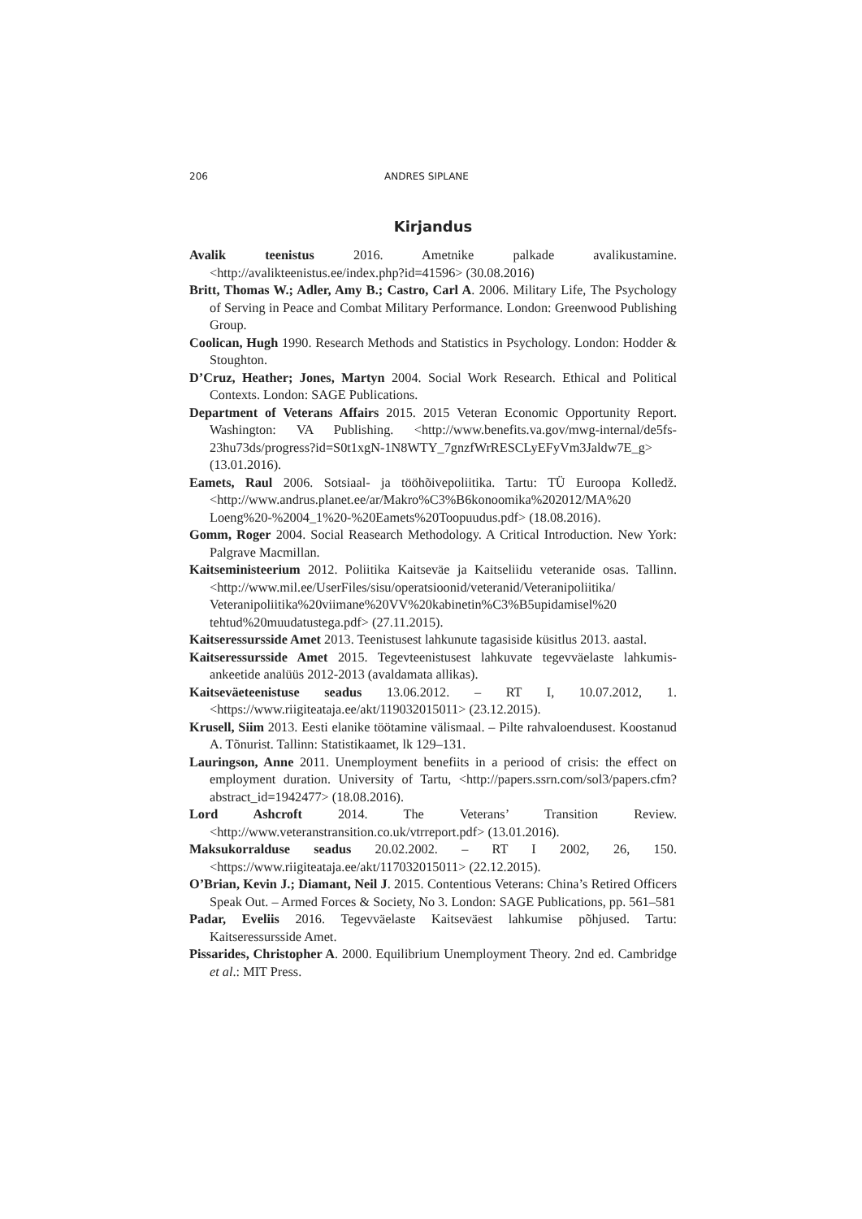206 ANDRES SIPLANE
Kirjandus
Avalik teenistus 2016. Ametnike palkade avalikustamine. <http://avalikteenistus.ee/index.php?id=41596> (30.08.2016)
Britt, Thomas W.; Adler, Amy B.; Castro, Carl A. 2006. Military Life, The Psychology of Serving in Peace and Combat Military Performance. London: Greenwood Publishing Group.
Coolican, Hugh 1990. Research Methods and Statistics in Psychology. London: Hodder & Stoughton.
D’Cruz, Heather; Jones, Martyn 2004. Social Work Research. Ethical and Political Contexts. London: SAGE Publications.
Department of Veterans Affairs 2015. 2015 Veteran Economic Opportunity Report. Washington: VA Publishing. <http://www.benefits.va.gov/mwg-internal/de5fs-23hu73ds/progress?id=S0t1xgN-1N8WTY_7gnzfWrRESCLyEFyVm3Jaldw7E_g> (13.01.2016).
Eamets, Raul 2006. Sotsiaal- ja tööhõivepoliitika. Tartu: TÜ Euroopa Kolledž. <http://www.andrus.planet.ee/ar/Makro%C3%B6konoomika%202012/MA%20 Loeng%20-%2004_1%20-%20Eamets%20Toopuudus.pdf> (18.08.2016).
Gomm, Roger 2004. Social Reasearch Methodology. A Critical Introduction. New York: Palgrave Macmillan.
Kaitseministeerium 2012. Poliitika Kaitseväe ja Kaitseliidu veteranide osas. Tallinn. <http://www.mil.ee/UserFiles/sisu/operatsioonid/veteranid/Veteranipoliitika/ Veteranipoliitika%20viimane%20VV%20kabinetin%C3%B5upidamisel%20 tehtud%20muudatustega.pdf> (27.11.2015).
Kaitseressursside Amet 2013. Teenistusest lahkunute tagasiside küsitlus 2013. aastal.
Kaitseressursside Amet 2015. Tegevteenistusest lahkuvate tegevväelaste lahkumis-ankeetide analüüs 2012-2013 (avaldamata allikas).
Kaitseväeteenistuse seadus 13.06.2012. – RT I, 10.07.2012, 1. <https://www.riigiteataja.ee/akt/119032015011> (23.12.2015).
Krusell, Siim 2013. Eesti elanike töötamine välismaal. – Pilte rahvaloendusest. Koostanud A. Tõnurist. Tallinn: Statistikaamet, lk 129–131.
Lauringson, Anne 2011. Unemployment benefiits in a periood of crisis: the effect on employment duration. University of Tartu, <http://papers.ssrn.com/sol3/papers.cfm?abstract_id=1942477> (18.08.2016).
Lord Ashcroft 2014. The Veterans’ Transition Review. <http://www.veteranstransition.co.uk/vtrreport.pdf> (13.01.2016).
Maksukorralduse seadus 20.02.2002. – RT I 2002, 26, 150. <https://www.riigiteataja.ee/akt/117032015011> (22.12.2015).
O’Brian, Kevin J.; Diamant, Neil J. 2015. Contentious Veterans: China’s Retired Officers Speak Out. – Armed Forces & Society, No 3. London: SAGE Publications, pp. 561–581
Padar, Eveliis 2016. Tegevväelaste Kaitseväest lahkumise põhjused. Tartu: Kaitseressursside Amet.
Pissarides, Christopher A. 2000. Equilibrium Unemployment Theory. 2nd ed. Cambridge et al.: MIT Press.